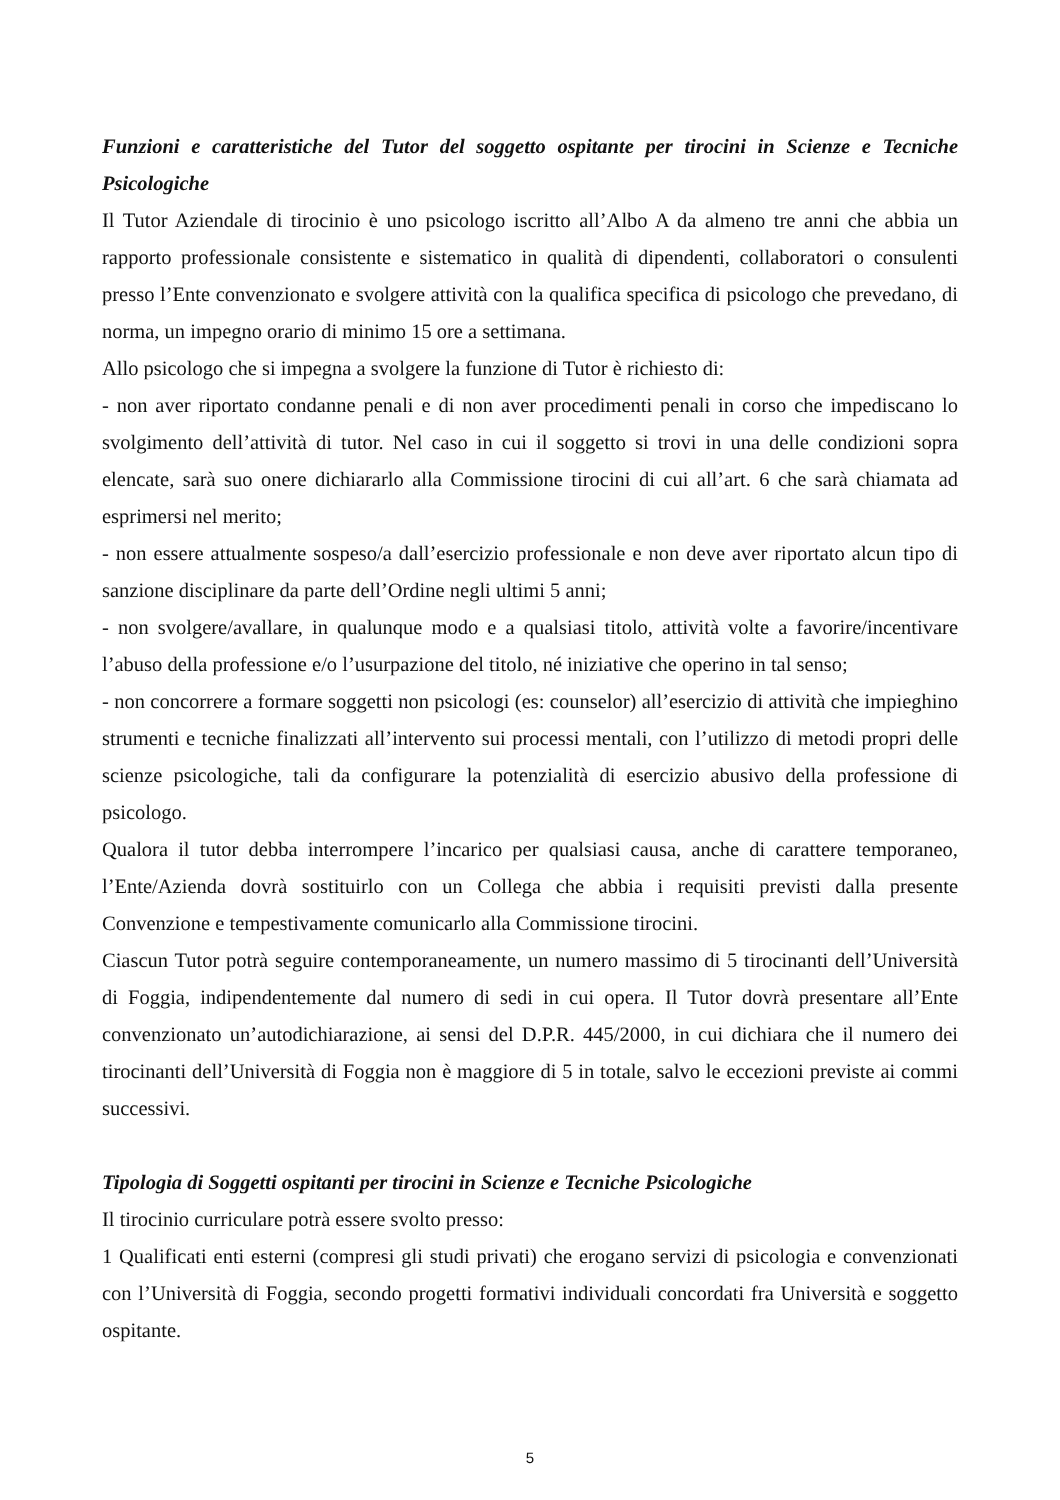Funzioni e caratteristiche del Tutor del soggetto ospitante per tirocini in Scienze e Tecniche Psicologiche
Il Tutor Aziendale di tirocinio è uno psicologo iscritto all’Albo A da almeno tre anni che abbia un rapporto professionale consistente e sistematico in qualità di dipendenti, collaboratori o consulenti presso l’Ente convenzionato e svolgere attività con la qualifica specifica di psicologo che prevedano, di norma, un impegno orario di minimo 15 ore a settimana.
Allo psicologo che si impegna a svolgere la funzione di Tutor è richiesto di:
- non aver riportato condanne penali e di non aver procedimenti penali in corso che impediscano lo svolgimento dell’attività di tutor. Nel caso in cui il soggetto si trovi in una delle condizioni sopra elencate, sarà suo onere dichiararlo alla Commissione tirocini di cui all’art. 6 che sarà chiamata ad esprimersi nel merito;
- non essere attualmente sospeso/a dall’esercizio professionale e non deve aver riportato alcun tipo di sanzione disciplinare da parte dell’Ordine negli ultimi 5 anni;
- non svolgere/avallare, in qualunque modo e a qualsiasi titolo, attività volte a favorire/incentivare l’abuso della professione e/o l’usurpazione del titolo, né iniziative che operino in tal senso;
- non concorrere a formare soggetti non psicologi (es: counselor) all’esercizio di attività che impieghino strumenti e tecniche finalizzati all’intervento sui processi mentali, con l’utilizzo di metodi propri delle scienze psicologiche, tali da configurare la potenzialità di esercizio abusivo della professione di psicologo.
Qualora il tutor debba interrompere l’incarico per qualsiasi causa, anche di carattere temporaneo, l’Ente/Azienda dovrà sostituirlo con un Collega che abbia i requisiti previsti dalla presente Convenzione e tempestivamente comunicarlo alla Commissione tirocini.
Ciascun Tutor potrà seguire contemporaneamente, un numero massimo di 5 tirocinanti dell’Università di Foggia, indipendentemente dal numero di sedi in cui opera. Il Tutor dovrà presentare all’Ente convenzionato un’autodichiarazione, ai sensi del D.P.R. 445/2000, in cui dichiara che il numero dei tirocinanti dell’Università di Foggia non è maggiore di 5 in totale, salvo le eccezioni previste ai commi successivi.
Tipologia di Soggetti ospitanti per tirocini in Scienze e Tecniche Psicologiche
Il tirocinio curriculare potrà essere svolto presso:
1 Qualificati enti esterni (compresi gli studi privati) che erogano servizi di psicologia e convenzionati con l’Università di Foggia, secondo progetti formativi individuali concordati fra Università e soggetto ospitante.
5